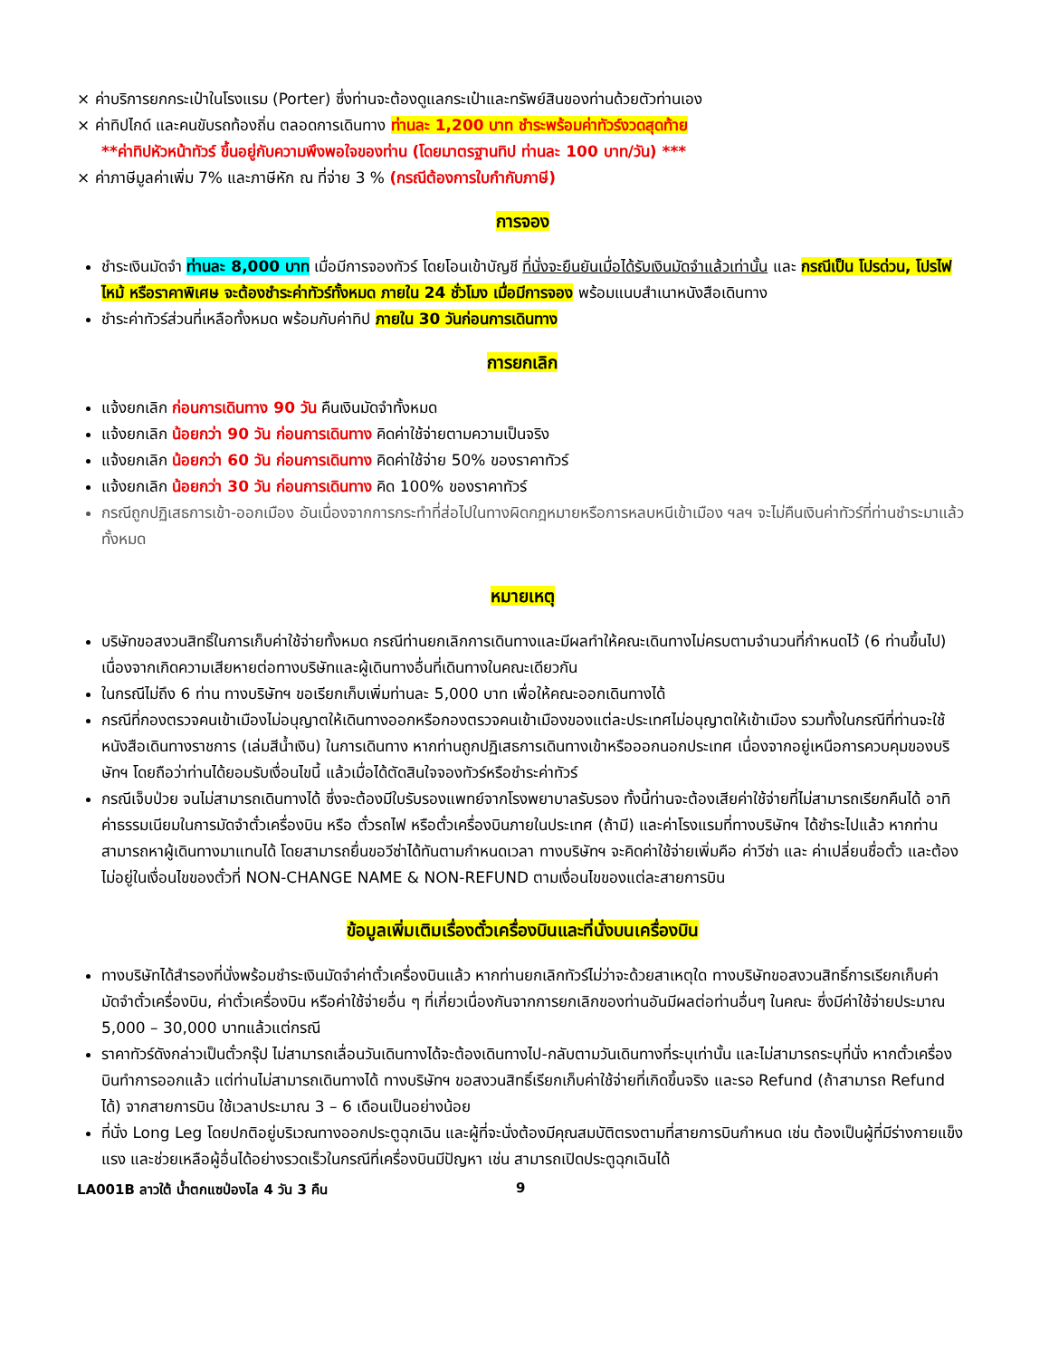× ค่าบริการยกกระเป๋าในโรงแรม (Porter) ซึ่งท่านจะต้องดูแลกระเป๋าและทรัพย์สินของท่านด้วยตัวท่านเอง
× ค่าทิปไกด์ และคนขับรถท้องถิ่น ตลอดการเดินทาง ท่านละ 1,200 บาท ชำระพร้อมค่าทัวร์งวดสุดท้าย
**ค่าทิปหัวหน้าทัวร์ ขึ้นอยู่กับความพึงพอใจของท่าน (โดยมาตรฐานทิป ท่านละ 100 บาท/วัน) ***
× ค่าภาษีมูลค่าเพิ่ม 7% และภาษีหัก ณ ที่จ่าย 3 % (กรณีต้องการใบกำกับภาษี)
การจอง
ชำระเงินมัดจำ ท่านละ 8,000 บาท เมื่อมีการจองทัวร์ โดยโอนเข้าบัญชี ที่นั่งจะยืนยันเมื่อได้รับเงินมัดจำแล้วเท่านั้น และ กรณีเป็น โปรด่วน, โปรไฟไหม้ หรือราคาพิเศษ จะต้องชำระค่าทัวร์ทั้งหมด ภายใน 24 ชั่วโมง เมื่อมีการจอง พร้อมแนบสำเนาหนังสือเดินทาง
ชำระค่าทัวร์ส่วนที่เหลือทั้งหมด พร้อมกับค่าทิป ภายใน 30 วันก่อนการเดินทาง
การยกเลิก
แจ้งยกเลิก ก่อนการเดินทาง 90 วัน คืนเงินมัดจำทั้งหมด
แจ้งยกเลิก น้อยกว่า 90 วัน ก่อนการเดินทาง คิดค่าใช้จ่ายตามความเป็นจริง
แจ้งยกเลิก น้อยกว่า 60 วัน ก่อนการเดินทาง คิดค่าใช้จ่าย 50% ของราคาทัวร์
แจ้งยกเลิก น้อยกว่า 30 วัน ก่อนการเดินทาง คิด 100% ของราคาทัวร์
กรณีถูกปฏิเสธการเข้า-ออกเมือง อันเนื่องจากการกระทำที่ส่อไปในทางผิดกฎหมายหรือการหลบหนีเข้าเมือง ฯลฯ จะไม่คืนเงินค่าทัวร์ที่ท่านชำระมาแล้วทั้งหมด
หมายเหตุ
บริษัทขอสงวนสิทธิ์ในการเก็บค่าใช้จ่ายทั้งหมด กรณีท่านยกเลิกการเดินทางและมีผลทำให้คณะเดินทางไม่ครบตามจำนวนที่กำหนดไว้ (6 ท่านขึ้นไป) เนื่องจากเกิดความเสียหายต่อทางบริษัทและผู้เดินทางอื่นที่เดินทางในคณะเดียวกัน
ในกรณีไม่ถึง 6 ท่าน ทางบริษัทฯ ขอเรียกเก็บเพิ่มท่านละ 5,000 บาท เพื่อให้คณะออกเดินทางได้
กรณีที่กองตรวจคนเข้าเมืองไม่อนุญาตให้เดินทางออกหรือกองตรวจคนเข้าเมืองของแต่ละประเทศไม่อนุญาตให้เข้าเมือง รวมทั้งในกรณีที่ท่านจะใช้หนังสือเดินทางราชการ (เล่มสีน้ำเงิน) ในการเดินทาง หากท่านถูกปฏิเสธการเดินทางเข้าหรือออกนอกประเทศ เนื่องจากอยู่เหนือการควบคุมของบริษัทฯ โดยถือว่าท่านได้ยอมรับเงื่อนไขนี้ แล้วเมื่อได้ตัดสินใจจองทัวร์หรือชำระค่าทัวร์
กรณีเจ็บป่วย จนไม่สามารถเดินทางได้ ซึ่งจะต้องมีใบรับรองแพทย์จากโรงพยาบาลรับรอง ทั้งนี้ท่านจะต้องเสียค่าใช้จ่ายที่ไม่สามารถเรียกคืนได้ อาทิ ค่าธรรมเนียมในการมัดจำตั๋วเครื่องบิน หรือ ตั๋วรถไฟ หรือตั๋วเครื่องบินภายในประเทศ (ถ้ามี) และค่าโรงแรมที่ทางบริษัทฯ ได้ชำระไปแล้ว หากท่านสามารถหาผู้เดินทางมาแทนได้ โดยสามารถยื่นขอวีซ่าได้ทันตามกำหนดเวลา ทางบริษัทฯ จะคิดค่าใช้จ่ายเพิ่มคือ ค่าวีซ่า และ ค่าเปลี่ยนชื่อตั๋ว และต้องไม่อยู่ในเงื่อนไขของตั๋วที่ NON-CHANGE NAME & NON-REFUND ตามเงื่อนไขของแต่ละสายการบิน
ข้อมูลเพิ่มเติมเรื่องตั๋วเครื่องบินและที่นั่งบนเครื่องบิน
ทางบริษัทได้สำรองที่นั่งพร้อมชำระเงินมัดจำค่าตั๋วเครื่องบินแล้ว หากท่านยกเลิกทัวร์ไม่ว่าจะด้วยสาเหตุใด ทางบริษัทขอสงวนสิทธิ์การเรียกเก็บค่ามัดจำตั๋วเครื่องบิน, ค่าตั๋วเครื่องบิน หรือค่าใช้จ่ายอื่น ๆ ที่เกี่ยวเนื่องกันจากการยกเลิกของท่านอันมีผลต่อท่านอื่นๆ ในคณะ ซึ่งมีค่าใช้จ่ายประมาณ 5,000 – 30,000 บาทแล้วแต่กรณี
ราคาทัวร์ดังกล่าวเป็นตั๋วกรุ๊ป ไม่สามารถเลื่อนวันเดินทางได้จะต้องเดินทางไป-กลับตามวันเดินทางที่ระบุเท่านั้น และไม่สามารถระบุที่นั่ง หากตั๋วเครื่องบินทำการออกแล้ว แต่ท่านไม่สามารถเดินทางได้ ทางบริษัทฯ ขอสงวนสิทธิ์เรียกเก็บค่าใช้จ่ายที่เกิดขึ้นจริง และรอ Refund (ถ้าสามารถ Refund ได้) จากสายการบิน ใช้เวลาประมาณ 3 – 6 เดือนเป็นอย่างน้อย
ที่นั่ง Long Leg โดยปกติอยู่บริเวณทางออกประตูฉุกเฉิน และผู้ที่จะนั่งต้องมีคุณสมบัติตรงตามที่สายการบินกำหนด เช่น ต้องเป็นผู้ที่มีร่างกายแข็งแรง และช่วยเหลือผู้อื่นได้อย่างรวดเร็วในกรณีที่เครื่องบินมีปัญหา เช่น สามารถเปิดประตูฉุกเฉินได้
LA001B ลาวใต้ น้ำตกแซป่องไล 4 วัน 3 คืน 9